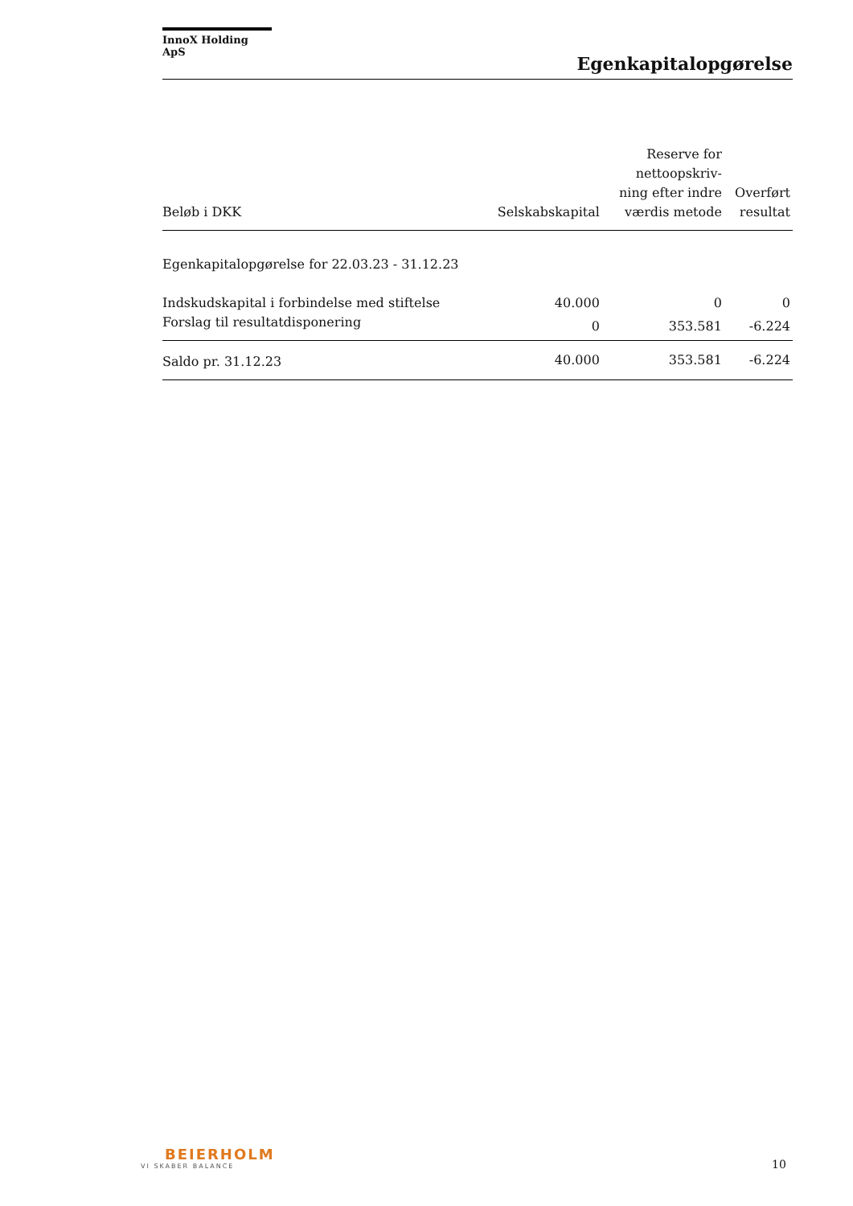InnoX Holding ApS
Egenkapitalopgørelse
| Beløb i DKK | Selskabskapital | Reserve for nettoopskriv- ning efter indre værdis metode | Overført resultat |
| --- | --- | --- | --- |
| Egenkapitalopgørelse for 22.03.23 - 31.12.23 | | | |
| Indskudskapital i forbindelse med stiftelse | 40.000 | 0 | 0 |
| Forslag til resultatdisponering | 0 | 353.581 | -6.224 |
| Saldo pr. 31.12.23 | 40.000 | 353.581 | -6.224 |
BEIERHOLM
VI SKABER BALANCE
10